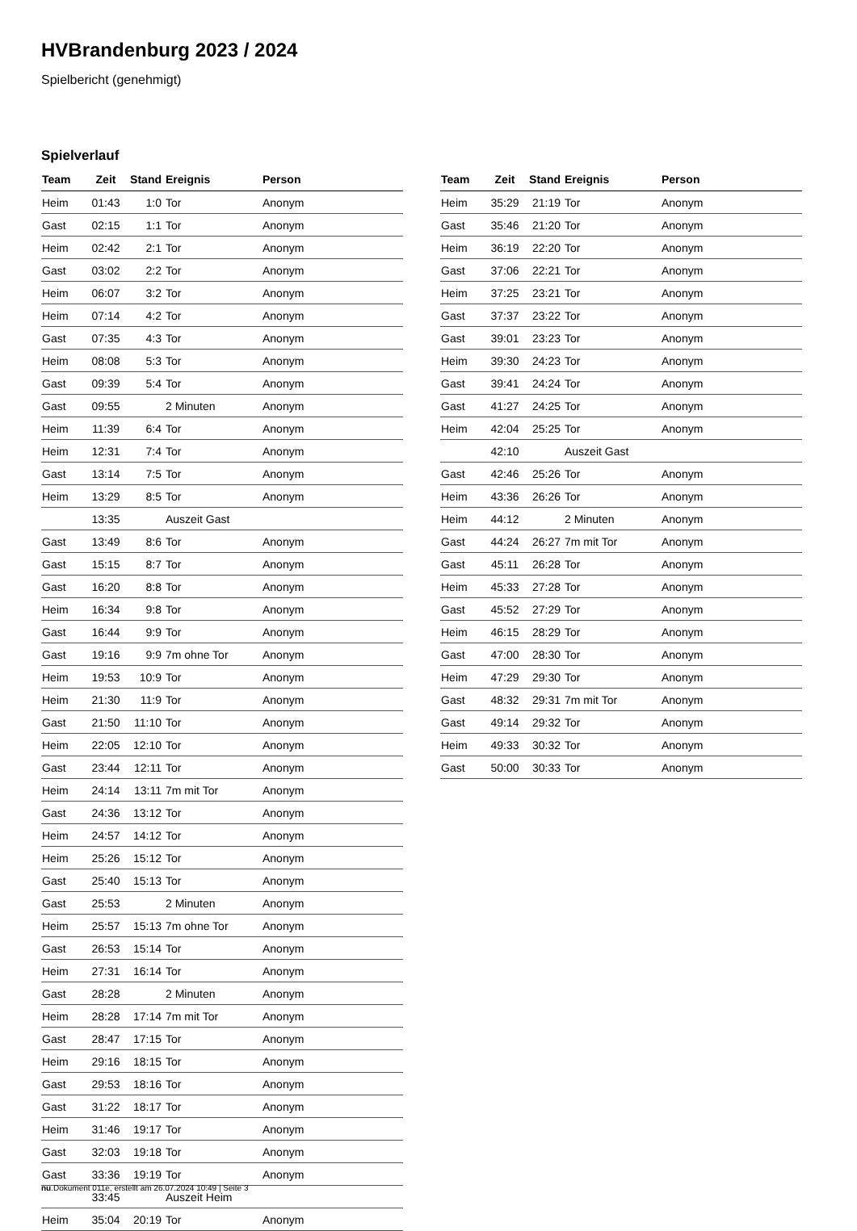HVBrandenburg 2023 / 2024
Spielbericht (genehmigt)
Spielverlauf
| Team | Zeit | Stand | Ereignis | Person |
| --- | --- | --- | --- | --- |
| Heim | 01:43 | 1:0 | Tor | Anonym |
| Gast | 02:15 | 1:1 | Tor | Anonym |
| Heim | 02:42 | 2:1 | Tor | Anonym |
| Gast | 03:02 | 2:2 | Tor | Anonym |
| Heim | 06:07 | 3:2 | Tor | Anonym |
| Heim | 07:14 | 4:2 | Tor | Anonym |
| Gast | 07:35 | 4:3 | Tor | Anonym |
| Heim | 08:08 | 5:3 | Tor | Anonym |
| Gast | 09:39 | 5:4 | Tor | Anonym |
| Gast | 09:55 | | 2 Minuten | Anonym |
| Heim | 11:39 | 6:4 | Tor | Anonym |
| Heim | 12:31 | 7:4 | Tor | Anonym |
| Gast | 13:14 | 7:5 | Tor | Anonym |
| Heim | 13:29 | 8:5 | Tor | Anonym |
| | 13:35 | | Auszeit Gast | |
| Gast | 13:49 | 8:6 | Tor | Anonym |
| Gast | 15:15 | 8:7 | Tor | Anonym |
| Gast | 16:20 | 8:8 | Tor | Anonym |
| Heim | 16:34 | 9:8 | Tor | Anonym |
| Gast | 16:44 | 9:9 | Tor | Anonym |
| Gast | 19:16 | 9:9 | 7m ohne Tor | Anonym |
| Heim | 19:53 | 10:9 | Tor | Anonym |
| Heim | 21:30 | 11:9 | Tor | Anonym |
| Gast | 21:50 | 11:10 | Tor | Anonym |
| Heim | 22:05 | 12:10 | Tor | Anonym |
| Gast | 23:44 | 12:11 | Tor | Anonym |
| Heim | 24:14 | 13:11 | 7m mit Tor | Anonym |
| Gast | 24:36 | 13:12 | Tor | Anonym |
| Heim | 24:57 | 14:12 | Tor | Anonym |
| Heim | 25:26 | 15:12 | Tor | Anonym |
| Gast | 25:40 | 15:13 | Tor | Anonym |
| Gast | 25:53 | | 2 Minuten | Anonym |
| Heim | 25:57 | 15:13 | 7m ohne Tor | Anonym |
| Gast | 26:53 | 15:14 | Tor | Anonym |
| Heim | 27:31 | 16:14 | Tor | Anonym |
| Gast | 28:28 | | 2 Minuten | Anonym |
| Heim | 28:28 | 17:14 | 7m mit Tor | Anonym |
| Gast | 28:47 | 17:15 | Tor | Anonym |
| Heim | 29:16 | 18:15 | Tor | Anonym |
| Gast | 29:53 | 18:16 | Tor | Anonym |
| Gast | 31:22 | 18:17 | Tor | Anonym |
| Heim | 31:46 | 19:17 | Tor | Anonym |
| Gast | 32:03 | 19:18 | Tor | Anonym |
| Gast | 33:36 | 19:19 | Tor | Anonym |
| | 33:45 | | Auszeit Heim | |
| Heim | 35:04 | 20:19 | Tor | Anonym |
| Team | Zeit | Stand | Ereignis | Person |
| --- | --- | --- | --- | --- |
| Heim | 35:29 | 21:19 | Tor | Anonym |
| Gast | 35:46 | 21:20 | Tor | Anonym |
| Heim | 36:19 | 22:20 | Tor | Anonym |
| Gast | 37:06 | 22:21 | Tor | Anonym |
| Heim | 37:25 | 23:21 | Tor | Anonym |
| Gast | 37:37 | 23:22 | Tor | Anonym |
| Gast | 39:01 | 23:23 | Tor | Anonym |
| Heim | 39:30 | 24:23 | Tor | Anonym |
| Gast | 39:41 | 24:24 | Tor | Anonym |
| Gast | 41:27 | 24:25 | Tor | Anonym |
| Heim | 42:04 | 25:25 | Tor | Anonym |
| | 42:10 | | Auszeit Gast | |
| Gast | 42:46 | 25:26 | Tor | Anonym |
| Heim | 43:36 | 26:26 | Tor | Anonym |
| Heim | 44:12 | | 2 Minuten | Anonym |
| Gast | 44:24 | 26:27 | 7m mit Tor | Anonym |
| Gast | 45:11 | 26:28 | Tor | Anonym |
| Heim | 45:33 | 27:28 | Tor | Anonym |
| Gast | 45:52 | 27:29 | Tor | Anonym |
| Heim | 46:15 | 28:29 | Tor | Anonym |
| Gast | 47:00 | 28:30 | Tor | Anonym |
| Heim | 47:29 | 29:30 | Tor | Anonym |
| Gast | 48:32 | 29:31 | 7m mit Tor | Anonym |
| Gast | 49:14 | 29:32 | Tor | Anonym |
| Heim | 49:33 | 30:32 | Tor | Anonym |
| Gast | 50:00 | 30:33 | Tor | Anonym |
nu.Dokument 011e, erstellt am 26.07.2024 10:49 | Seite 3